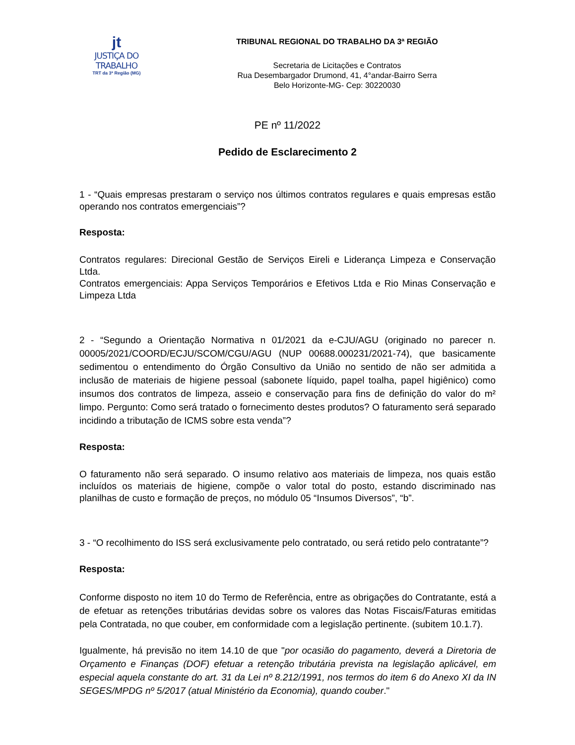jt
JUSTIÇA DO TRABALHO
TRT da 3ª Região (MG)
TRIBUNAL REGIONAL DO TRABALHO DA 3ª REGIÃO
Secretaria de Licitações e Contratos
Rua Desembargador Drumond, 41, 4°andar-Bairro Serra
Belo Horizonte-MG- Cep: 30220030
PE nº 11/2022
Pedido de Esclarecimento 2
1 - “Quais empresas prestaram o serviço nos últimos contratos regulares e quais empresas estão operando nos contratos emergenciais”?
Resposta:
Contratos regulares: Direcional Gestão de Serviços Eireli e Liderança Limpeza e Conservação Ltda.
Contratos emergenciais: Appa Serviços Temporários e Efetivos Ltda e Rio Minas Conservação e Limpeza Ltda
2 - “Segundo a Orientação Normativa n 01/2021 da e-CJU/AGU (originado no parecer n. 00005/2021/COORD/ECJU/SCOM/CGU/AGU (NUP 00688.000231/2021-74), que basicamente sedimentou o entendimento do Órgão Consultivo da União no sentido de não ser admitida a inclusão de materiais de higiene pessoal (sabonete líquido, papel toalha, papel higiênico) como insumos dos contratos de limpeza, asseio e conservação para fins de definição do valor do m² limpo. Pergunto: Como será tratado o fornecimento destes produtos? O faturamento será separado incidindo a tributação de ICMS sobre esta venda”?
Resposta:
O faturamento não será separado. O insumo relativo aos materiais de limpeza, nos quais estão incluídos os materiais de higiene, compõe o valor total do posto, estando discriminado nas planilhas de custo e formação de preços, no módulo 05 “Insumos Diversos”, “b”.
3 - “O recolhimento do ISS será exclusivamente pelo contratado, ou será retido pelo contratante”?
Resposta:
Conforme disposto no item 10 do Termo de Referência, entre as obrigações do Contratante, está a de efetuar as retenções tributárias devidas sobre os valores das Notas Fiscais/Faturas emitidas pela Contratada, no que couber, em conformidade com a legislação pertinente. (subitem 10.1.7).
Igualmente, há previsão no item 14.10 de que "por ocasião do pagamento, deverá a Diretoria de Orçamento e Finanças (DOF) efetuar a retenção tributária prevista na legislação aplicável, em especial aquela constante do art. 31 da Lei nº 8.212/1991, nos termos do item 6 do Anexo XI da IN SEGES/MPDG nº 5/2017 (atual Ministério da Economia), quando couber."